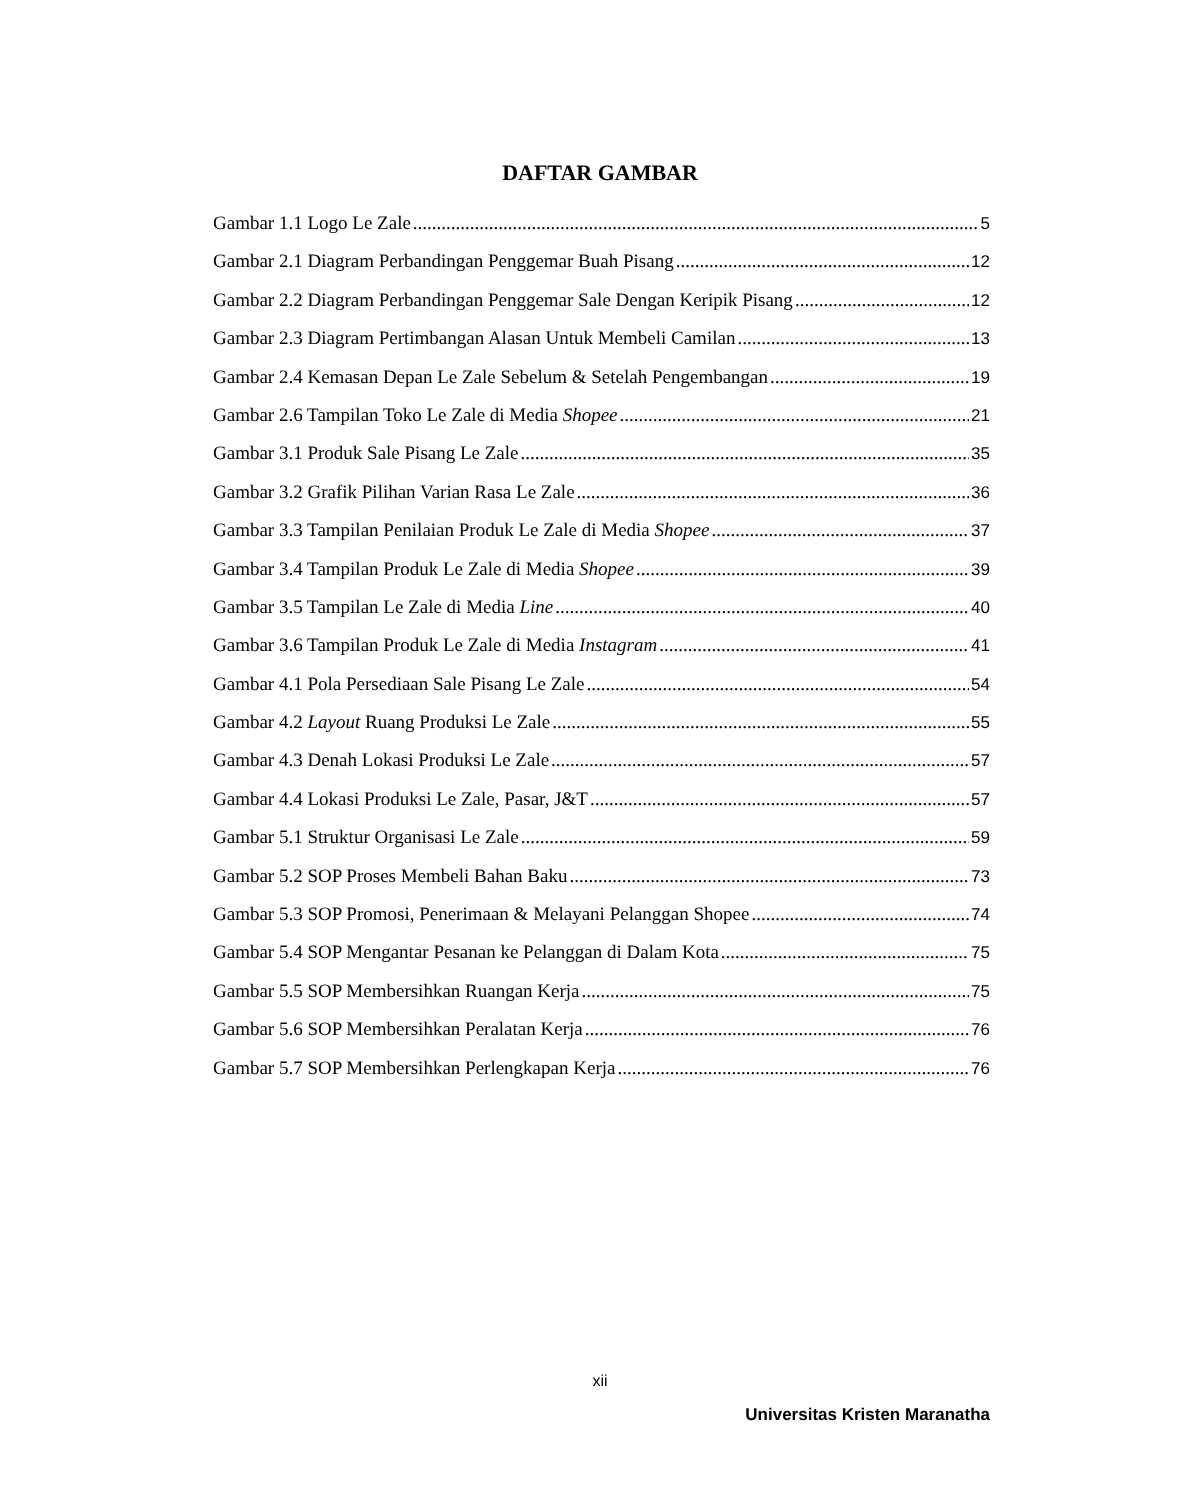DAFTAR GAMBAR
Gambar 1.1 Logo Le Zale 5
Gambar 2.1 Diagram Perbandingan Penggemar Buah Pisang 12
Gambar 2.2 Diagram Perbandingan Penggemar Sale Dengan Keripik Pisang 12
Gambar 2.3 Diagram Pertimbangan Alasan Untuk Membeli Camilan 13
Gambar 2.4 Kemasan Depan Le Zale Sebelum & Setelah Pengembangan 19
Gambar 2.6 Tampilan Toko Le Zale di Media Shopee 21
Gambar 3.1 Produk Sale Pisang Le Zale 35
Gambar 3.2 Grafik Pilihan Varian Rasa Le Zale 36
Gambar 3.3 Tampilan Penilaian Produk Le Zale di Media Shopee 37
Gambar 3.4 Tampilan Produk Le Zale di Media Shopee 39
Gambar 3.5 Tampilan Le Zale di Media Line 40
Gambar 3.6 Tampilan Produk Le Zale di Media Instagram 41
Gambar 4.1 Pola Persediaan Sale Pisang Le Zale 54
Gambar 4.2 Layout Ruang Produksi Le Zale 55
Gambar 4.3 Denah Lokasi Produksi Le Zale 57
Gambar 4.4 Lokasi Produksi Le Zale, Pasar, J&T 57
Gambar 5.1 Struktur Organisasi Le Zale 59
Gambar 5.2 SOP Proses Membeli Bahan Baku 73
Gambar 5.3 SOP Promosi, Penerimaan & Melayani Pelanggan Shopee 74
Gambar 5.4 SOP Mengantar Pesanan ke Pelanggan di Dalam Kota 75
Gambar 5.5 SOP Membersihkan Ruangan Kerja 75
Gambar 5.6 SOP Membersihkan Peralatan Kerja 76
Gambar 5.7 SOP Membersihkan Perlengkapan Kerja 76
xii
Universitas Kristen Maranatha